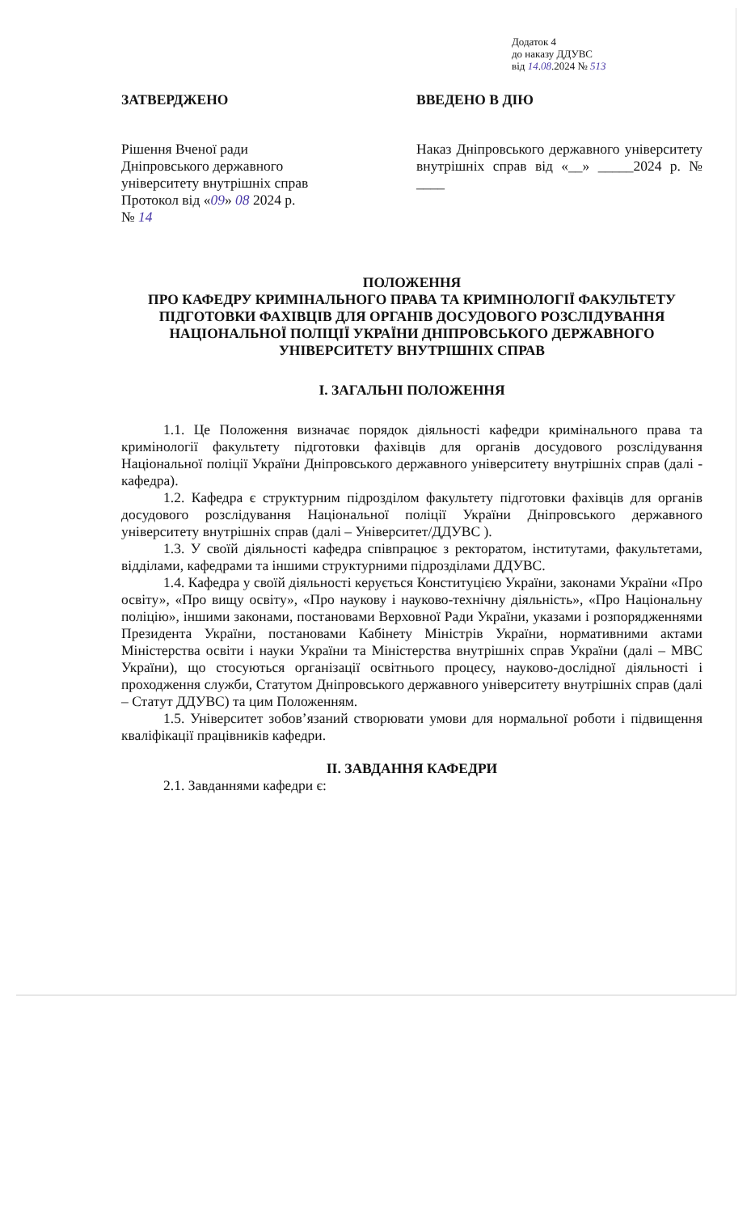Додаток 4
до наказу ДДУВС
від 14.08.2024 № 513
ЗАТВЕРДЖЕНО
Рішення Вченої ради
Дніпровського державного
університету внутрішніх справ
Протокол від «09» 08 2024 р.
№ 14
ВВЕДЕНО В ДІЮ
Наказ Дніпровського державного університету внутрішніх справ від «__» _____2024 р. № ____
ПОЛОЖЕННЯ
ПРО КАФЕДРУ КРИМІНАЛЬНОГО ПРАВА ТА КРИМІНОЛОГІЇ ФАКУЛЬТЕТУ ПІДГОТОВКИ ФАХІВЦІВ ДЛЯ ОРГАНІВ ДОСУДОВОГО РОЗСЛІДУВАННЯ НАЦІОНАЛЬНОЇ ПОЛІЦІЇ УКРАЇНИ ДНІПРОВСЬКОГО ДЕРЖАВНОГО УНІВЕРСИТЕТУ ВНУТРІШНІХ СПРАВ
I. ЗАГАЛЬНІ ПОЛОЖЕННЯ
1.1. Це Положення визначає порядок діяльності кафедри кримінального права та кримінології факультету підготовки фахівців для органів досудового розслідування Національної поліції України Дніпровського державного університету внутрішніх справ (далі - кафедра).
1.2. Кафедра є структурним підрозділом факультету підготовки фахівців для органів досудового розслідування Національної поліції України Дніпровського державного університету внутрішніх справ (далі – Університет/ДДУВС ).
1.3. У своїй діяльності кафедра співпрацює з ректоратом, інститутами, факультетами, відділами, кафедрами та іншими структурними підрозділами ДДУВС.
1.4. Кафедра у своїй діяльності керується Конституцією України, законами України «Про освіту», «Про вищу освіту», «Про наукову і науково-технічну діяльність», «Про Національну поліцію», іншими законами, постановами Верховної Ради України, указами і розпорядженнями Президента України, постановами Кабінету Міністрів України, нормативними актами Міністерства освіти і науки України та Міністерства внутрішніх справ України (далі – МВС України), що стосуються організації освітнього процесу, науково-дослідної діяльності і проходження служби, Статутом Дніпровського державного університету внутрішніх справ (далі – Статут ДДУВС) та цим Положенням.
1.5. Університет зобов’язаний створювати умови для нормальної роботи і підвищення кваліфікації працівників кафедри.
II. ЗАВДАННЯ КАФЕДРИ
2.1. Завданнями кафедри є: